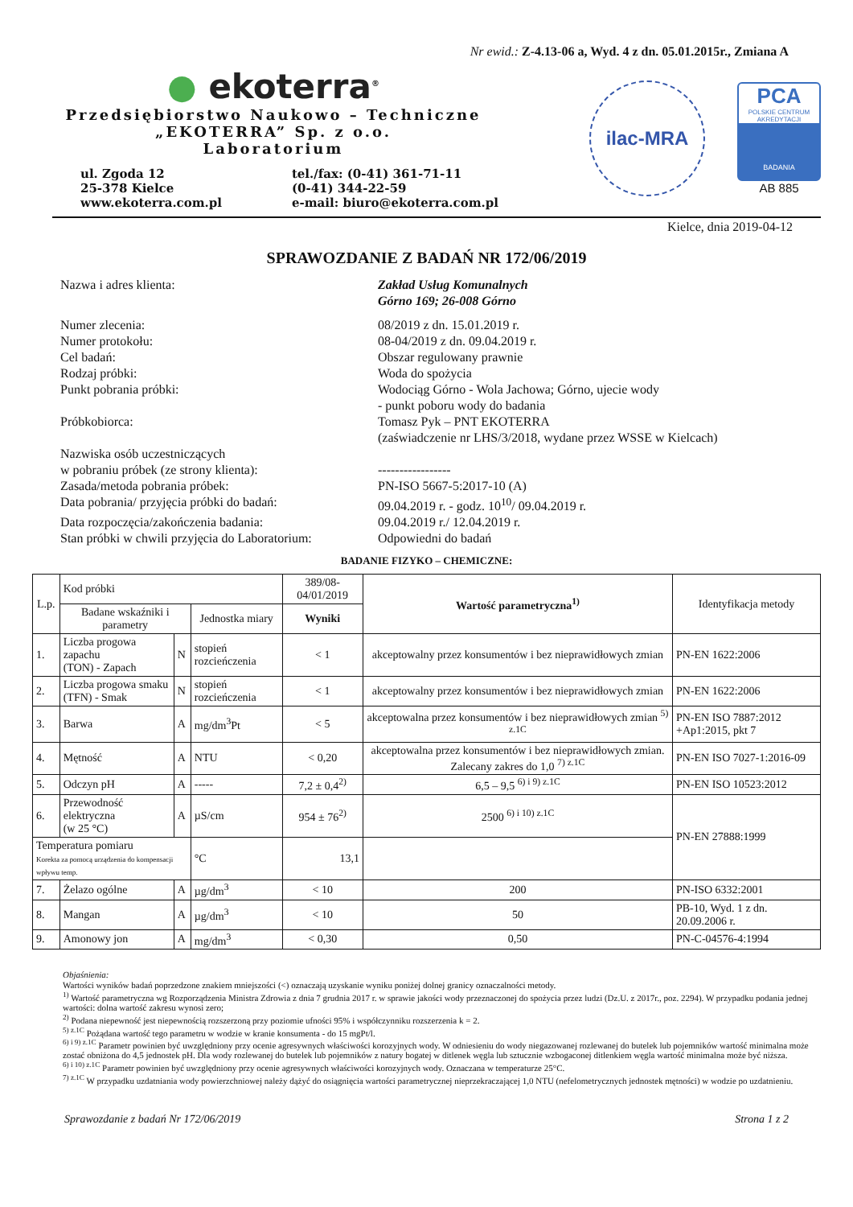Nr ewid.: Z-4.13-06 a, Wyd. 4 z dn. 05.01.2015r., Zmiana A
● ekoterra<sup>®</sup>
Przedsiębiorstwo Naukowo – Techniczne
„EKOTERRA” Sp. z o.o.
Laboratorium
ul. Zgoda 12
25-378 Kielce
www.ekoterra.com.pl
tel./fax: (0-41) 361-71-11
(0-41) 344-22-59
e-mail: biuro@ekoterra.com.pl
ilac-MRA
PCA
POLSKIE CENTRUM AKREDYTACJI
BADANIA
AB 885
Kielce, dnia 2019-04-12
SPRAWOZDANIE Z BADAŃ NR 172/06/2019
Nazwa i adres klienta:
Zakład Usług Komunalnych
Górno 169; 26-008 Górno
Numer zlecenia:
08/2019 z dn. 15.01.2019 r.
Numer protokołu:
08-04/2019 z dn. 09.04.2019 r.
Cel badań:
Obszar regulowany prawnie
Rodzaj próbki:
Woda do spożycia
Punkt pobrania próbki:
Wodociąg Górno - Wola Jachowa; Górno, ujecie wody
- punkt poboru wody do badania
Próbkobiorca:
Tomasz Pyk – PNT EKOTERRA
(zaświadczenie nr LHS/3/2018, wydane przez WSSE w Kielcach)
Nazwiska osób uczestniczących
w pobraniu próbek (ze strony klienta):
-----------------
Zasada/metoda pobrania próbek:
PN-ISO 5667-5:2017-10 (A)
Data pobrania/ przyjęcia próbki do badań:
09.04.2019 r. - godz. 10<sup>10</sup>/ 09.04.2019 r.
Data rozpoczęcia/zakończenia badania:
09.04.2019 r./ 12.04.2019 r.
Stan próbki w chwili przyjęcia do Laboratorium:
Odpowiedni do badań
BADANIE FIZYKO – CHEMICZNE:
| L.p. | Kod próbki | | | 389/08-04/01/2019 | Wartość parametryczna<sup>1)</sup> | Identyfikacja metody |
| --- | --- | --- | --- | --- | --- | --- |
| | Badane wskaźniki i parametry | | Jednostka miary | Wyniki | | |
| 1. | Liczba progowa zapachu (TON) - Zapach | N | stopień rozcieńczenia | < 1 | akceptowalny przez konsumentów i bez nieprawidłowych zmian | PN-EN 1622:2006 |
| 2. | Liczba progowa smaku (TFN) - Smak | N | stopień rozcieńczenia | < 1 | akceptowalny przez konsumentów i bez nieprawidłowych zmian | PN-EN 1622:2006 |
| 3. | Barwa | A | mg/dm<sup>3</sup>Pt | < 5 | akceptowalna przez konsumentów i bez nieprawidłowych zmian <sup>5) z.1C</sup> | PN-EN ISO 7887:2012 +Ap1:2015, pkt 7 |
| 4. | Mętność | A | NTU | < 0,20 | akceptowalna przez konsumentów i bez nieprawidłowych zmian. Zalecany zakres do 1,0 <sup>7) z.1C</sup> | PN-EN ISO 7027-1:2016-09 |
| 5. | Odczyn pH | A | ----- | 7,2 ± 0,4<sup>2)</sup> | 6,5 – 9,5 <sup>6) i 9) z.1C</sup> | PN-EN ISO 10523:2012 |
| 6. | Przewodność elektryczna (w 25 °C) | A | µS/cm | 954 ± 76<sup>2)</sup> | 2500 <sup>6) i 10) z.1C</sup> | PN-EN 27888:1999 |
| Temperatura pomiaru Korekta za pomocą urządzenia do kompensacji wpływu temp. | | | °C | 13,1 | | |
| 7. | Żelazo ogólne | A | µg/dm<sup>3</sup> | < 10 | 200 | PN-ISO 6332:2001 |
| 8. | Mangan | A | µg/dm<sup>3</sup> | < 10 | 50 | PB-10, Wyd. 1 z dn. 20.09.2006 r. |
| 9. | Amonowy jon | A | mg/dm<sup>3</sup> | < 0,30 | 0,50 | PN-C-04576-4:1994 |
Objaśnienia:
Wartości wyników badań poprzedzone znakiem mniejszości (<) oznaczają uzyskanie wyniku poniżej dolnej granicy oznaczalności metody.
<sup>1)</sup> Wartość parametryczna wg Rozporządzenia Ministra Zdrowia z dnia 7 grudnia 2017 r. w sprawie jakości wody przeznaczonej do spożycia przez ludzi (Dz.U. z 2017r., poz. 2294). W przypadku podania jednej wartości: dolna wartość zakresu wynosi zero;
<sup>2)</sup> Podana niepewność jest niepewnością rozszerzoną przy poziomie ufności 95% i współczynniku rozszerzenia k = 2.
<sup>5) z.1C</sup> Pożądana wartość tego parametru w wodzie w kranie konsumenta - do 15 mgPt/l.
<sup>6) i 9) z.1C</sup> Parametr powinien być uwzględniony przy ocenie agresywnych właściwości korozyjnych wody. W odniesieniu do wody niegazowanej rozlewanej do butelek lub pojemników wartość minimalna może zostać obniżona do 4,5 jednostek pH. Dla wody rozlewanej do butelek lub pojemników z natury bogatej w ditlenek węgla lub sztucznie wzbogaconej ditlenkiem węgla wartość minimalna może być niższa.
<sup>6) i 10) z.1C</sup> Parametr powinien być uwzględniony przy ocenie agresywnych właściwości korozyjnych wody. Oznaczana w temperaturze 25°C.
<sup>7) z.1C</sup> W przypadku uzdatniania wody powierzchniowej należy dążyć do osiągnięcia wartości parametrycznej nieprzekraczającej 1,0 NTU (nefelometrycznych jednostek mętności) w wodzie po uzdatnieniu.
Sprawozdanie z badań Nr 172/06/2019 Strona 1 z 2